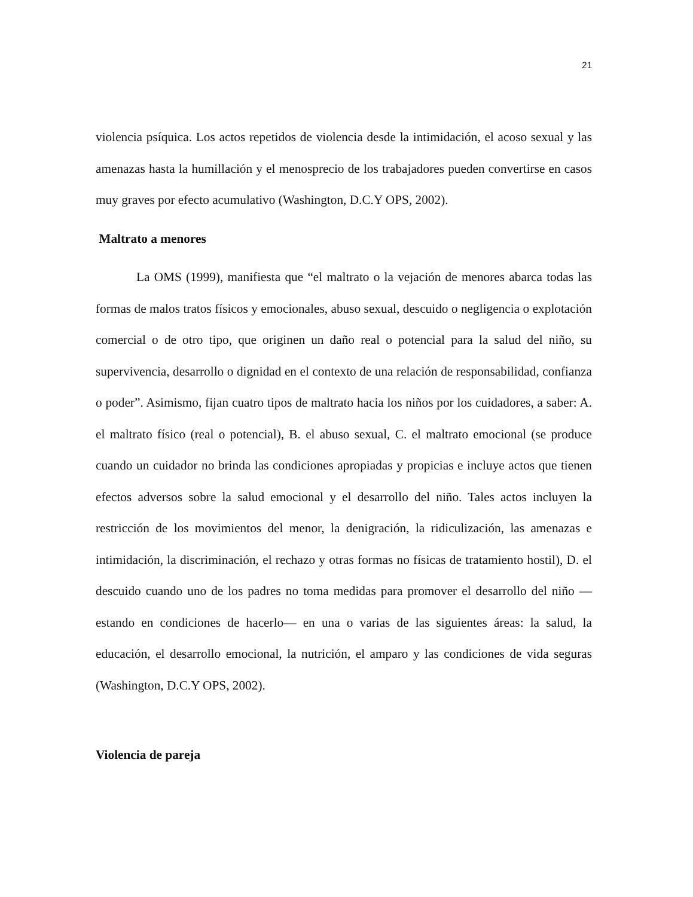21
violencia psíquica. Los actos repetidos de violencia desde la intimidación, el acoso sexual y las amenazas hasta la humillación y el menosprecio de los trabajadores pueden convertirse en casos muy graves por efecto acumulativo (Washington, D.C.Y OPS, 2002).
Maltrato a menores
La OMS (1999), manifiesta que “el maltrato o la vejación de menores abarca todas las formas de malos tratos físicos y emocionales, abuso sexual, descuido o negligencia o explotación comercial o de otro tipo, que originen un daño real o potencial para la salud del niño, su supervivencia, desarrollo o dignidad en el contexto de una relación de responsabilidad, confianza o poder”. Asimismo, fijan cuatro tipos de maltrato hacia los niños por los cuidadores, a saber: A. el maltrato físico (real o potencial), B. el abuso sexual, C. el maltrato emocional (se produce cuando un cuidador no brinda las condiciones apropiadas y propicias e incluye actos que tienen efectos adversos sobre la salud emocional y el desarrollo del niño. Tales actos incluyen la restricción de los movimientos del menor, la denigración, la ridiculización, las amenazas e intimidación, la discriminación, el rechazo y otras formas no físicas de tratamiento hostil), D. el descuido cuando uno de los padres no toma medidas para promover el desarrollo del niño —estando en condiciones de hacerlo— en una o varias de las siguientes áreas: la salud, la educación, el desarrollo emocional, la nutrición, el amparo y las condiciones de vida seguras (Washington, D.C.Y OPS, 2002).
Violencia de pareja